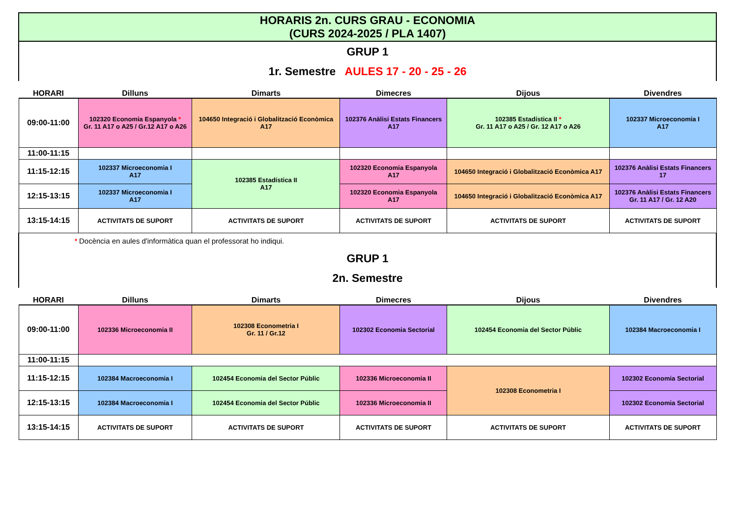| HORARIS 2n. CURS GRAU - ECONOMIA (CURS 2024-2025 / PLA 1407) | | | | | |
| GRUP 1 | | | | | |
| 1r. Semestre AULES 17 - 20 - 25 - 26 | | | | | |
| HORARI | Dilluns | Dimarts | Dimecres | Dijous | Divendres |
| 09:00-11:00 | 102320 Economia Espanyola * Gr. 11 A17 o A25 / Gr.12 A17 o A26 | 104650 Integració i Globalització Econòmica A17 | 102376 Anàlisi Estats Financers A17 | 102385 Estadística II * Gr. 11 A17 o A25 / Gr. 12 A17 o A26 | 102337 Microeconomia I A17 |
| 11:00-11:15 | | | | | |
| 11:15-12:15 | 102337 Microeconomia I A17 | 102385 Estadística II A17 | 102320 Economia Espanyola A17 | 104650 Integració i Globalització Econòmica A17 | 102376 Anàlisi Estats Financers 17 |
| 12:15-13:15 | 102337 Microeconomia I A17 | | 102320 Economia Espanyola A17 | 104650 Integració i Globalització Econòmica A17 | 102376 Anàlisi Estats Financers Gr. 11 A17 / Gr. 12 A20 |
| 13:15-14:15 | ACTIVITATS DE SUPORT | ACTIVITATS DE SUPORT | ACTIVITATS DE SUPORT | ACTIVITATS DE SUPORT | ACTIVITATS DE SUPORT |
| * | Docència en aules d'informàtica quan el professorat ho indiqui. | | | | |
| GRUP 1 | | | | | |
| 2n. Semestre | | | | | |
| HORARI | Dilluns | Dimarts | Dimecres | Dijous | Divendres |
| 09:00-11:00 | 102336 Microeconomia II | 102308 Econometria I Gr. 11 / Gr.12 | 102302 Economia Sectorial | 102454 Economia del Sector Públic | 102384 Macroeconomia I |
| 11:00-11:15 | | | | | |
| 11:15-12:15 | 102384 Macroeconomia I | 102454 Economia del Sector Públic | 102336 Microeconomia II | 102308 Econometria I | 102302 Economia Sectorial |
| 12:15-13:15 | 102384 Macroeconomia I | 102454 Economia del Sector Públic | 102336 Microeconomia II | | 102302 Economia Sectorial |
| 13:15-14:15 | ACTIVITATS DE SUPORT | ACTIVITATS DE SUPORT | ACTIVITATS DE SUPORT | ACTIVITATS DE SUPORT | ACTIVITATS DE SUPORT |